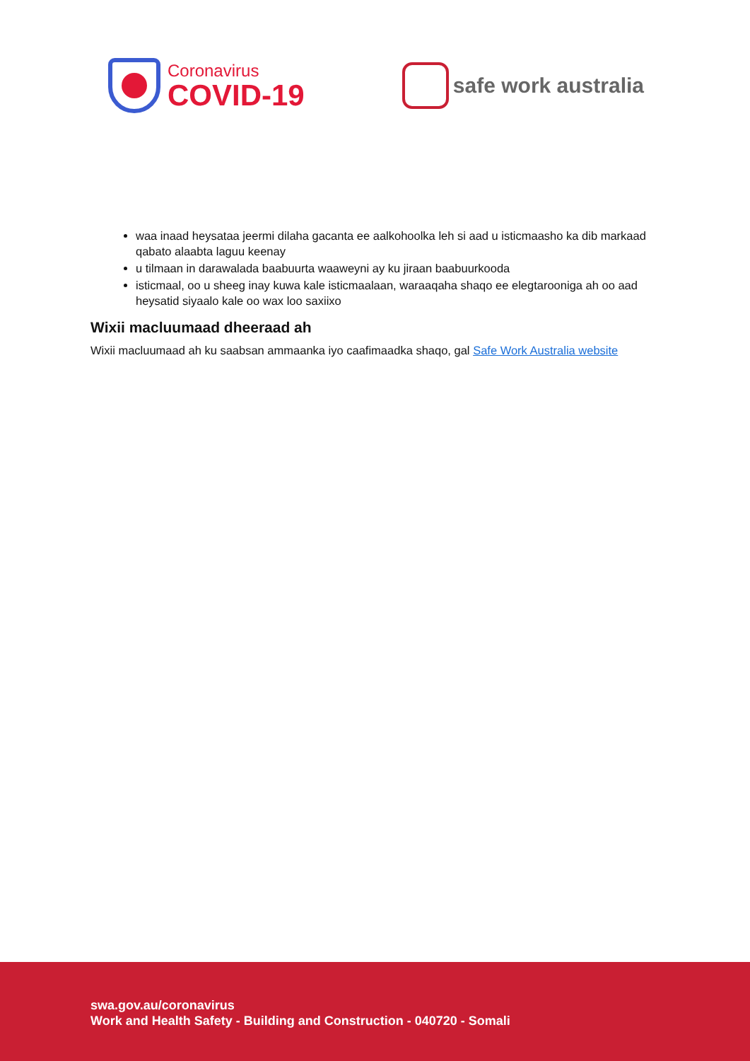Coronavirus
COVID-19
safe work australia
waa inaad heysataa jeermi dilaha gacanta ee aalkohoolka leh si aad u isticmaasho ka dib markaad qabato alaabta laguu keenay
u tilmaan in darawalada baabuurta waaweyni ay ku jiraan baabuurkooda
isticmaal, oo u sheeg inay kuwa kale isticmaalaan, waraaqaha shaqo ee elegtarooniga ah oo aad heysatid siyaalo kale oo wax loo saxiixo
Wixii macluumaad dheeraad ah
Wixii macluumaad ah ku saabsan ammaanka iyo caafimaadka shaqo, gal Safe Work Australia website
swa.gov.au/coronavirus
Work and Health Safety - Building and Construction - 040720 - Somali